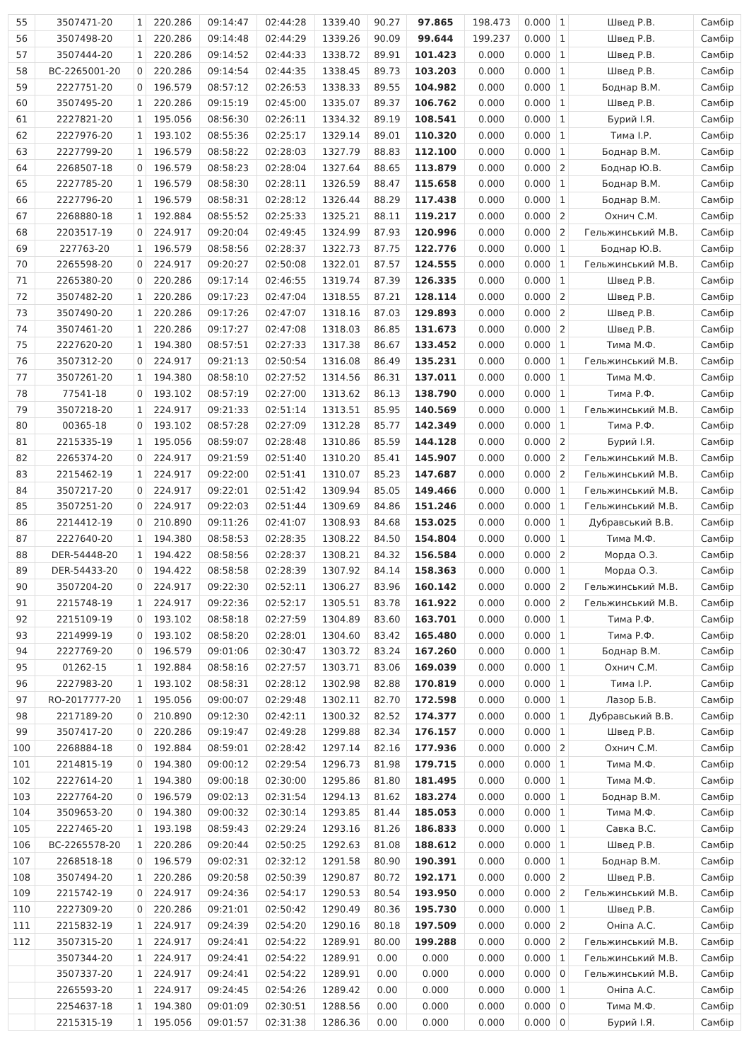| 55 | 3507471-20 | 1 | 220.286 | 09:14:47 | 02:44:28 | 1339.40 | 90.27 | 97.865 | 198.473 | 0.000 | 1 | Швед Р.В. | Самбір |
| 56 | 3507498-20 | 1 | 220.286 | 09:14:48 | 02:44:29 | 1339.26 | 90.09 | 99.644 | 199.237 | 0.000 | 1 | Швед Р.В. | Самбір |
| 57 | 3507444-20 | 1 | 220.286 | 09:14:52 | 02:44:33 | 1338.72 | 89.91 | 101.423 | 0.000 | 0.000 | 1 | Швед Р.В. | Самбір |
| 58 | BC-2265001-20 | 0 | 220.286 | 09:14:54 | 02:44:35 | 1338.45 | 89.73 | 103.203 | 0.000 | 0.000 | 1 | Швед Р.В. | Самбір |
| 59 | 2227751-20 | 0 | 196.579 | 08:57:12 | 02:26:53 | 1338.33 | 89.55 | 104.982 | 0.000 | 0.000 | 1 | Боднар В.М. | Самбір |
| 60 | 3507495-20 | 1 | 220.286 | 09:15:19 | 02:45:00 | 1335.07 | 89.37 | 106.762 | 0.000 | 0.000 | 1 | Швед Р.В. | Самбір |
| 61 | 2227821-20 | 1 | 195.056 | 08:56:30 | 02:26:11 | 1334.32 | 89.19 | 108.541 | 0.000 | 0.000 | 1 | Бурий І.Я. | Самбір |
| 62 | 2227976-20 | 1 | 193.102 | 08:55:36 | 02:25:17 | 1329.14 | 89.01 | 110.320 | 0.000 | 0.000 | 1 | Тима І.Р. | Самбір |
| 63 | 2227799-20 | 1 | 196.579 | 08:58:22 | 02:28:03 | 1327.79 | 88.83 | 112.100 | 0.000 | 0.000 | 1 | Боднар В.М. | Самбір |
| 64 | 2268507-18 | 0 | 196.579 | 08:58:23 | 02:28:04 | 1327.64 | 88.65 | 113.879 | 0.000 | 0.000 | 2 | Боднар Ю.В. | Самбір |
| 65 | 2227785-20 | 1 | 196.579 | 08:58:30 | 02:28:11 | 1326.59 | 88.47 | 115.658 | 0.000 | 0.000 | 1 | Боднар В.М. | Самбір |
| 66 | 2227796-20 | 1 | 196.579 | 08:58:31 | 02:28:12 | 1326.44 | 88.29 | 117.438 | 0.000 | 0.000 | 1 | Боднар В.М. | Самбір |
| 67 | 2268880-18 | 1 | 192.884 | 08:55:52 | 02:25:33 | 1325.21 | 88.11 | 119.217 | 0.000 | 0.000 | 2 | Охнич С.М. | Самбір |
| 68 | 2203517-19 | 0 | 224.917 | 09:20:04 | 02:49:45 | 1324.99 | 87.93 | 120.996 | 0.000 | 0.000 | 2 | Гельжинський М.В. | Самбір |
| 69 | 227763-20 | 1 | 196.579 | 08:58:56 | 02:28:37 | 1322.73 | 87.75 | 122.776 | 0.000 | 0.000 | 1 | Боднар Ю.В. | Самбір |
| 70 | 2265598-20 | 0 | 224.917 | 09:20:27 | 02:50:08 | 1322.01 | 87.57 | 124.555 | 0.000 | 0.000 | 1 | Гельжинський М.В. | Самбір |
| 71 | 2265380-20 | 0 | 220.286 | 09:17:14 | 02:46:55 | 1319.74 | 87.39 | 126.335 | 0.000 | 0.000 | 1 | Швед Р.В. | Самбір |
| 72 | 3507482-20 | 1 | 220.286 | 09:17:23 | 02:47:04 | 1318.55 | 87.21 | 128.114 | 0.000 | 0.000 | 2 | Швед Р.В. | Самбір |
| 73 | 3507490-20 | 1 | 220.286 | 09:17:26 | 02:47:07 | 1318.16 | 87.03 | 129.893 | 0.000 | 0.000 | 2 | Швед Р.В. | Самбір |
| 74 | 3507461-20 | 1 | 220.286 | 09:17:27 | 02:47:08 | 1318.03 | 86.85 | 131.673 | 0.000 | 0.000 | 2 | Швед Р.В. | Самбір |
| 75 | 2227620-20 | 1 | 194.380 | 08:57:51 | 02:27:33 | 1317.38 | 86.67 | 133.452 | 0.000 | 0.000 | 1 | Тима М.Ф. | Самбір |
| 76 | 3507312-20 | 0 | 224.917 | 09:21:13 | 02:50:54 | 1316.08 | 86.49 | 135.231 | 0.000 | 0.000 | 1 | Гельжинський М.В. | Самбір |
| 77 | 3507261-20 | 1 | 194.380 | 08:58:10 | 02:27:52 | 1314.56 | 86.31 | 137.011 | 0.000 | 0.000 | 1 | Тима М.Ф. | Самбір |
| 78 | 77541-18 | 0 | 193.102 | 08:57:19 | 02:27:00 | 1313.62 | 86.13 | 138.790 | 0.000 | 0.000 | 1 | Тима Р.Ф. | Самбір |
| 79 | 3507218-20 | 1 | 224.917 | 09:21:33 | 02:51:14 | 1313.51 | 85.95 | 140.569 | 0.000 | 0.000 | 1 | Гельжинський М.В. | Самбір |
| 80 | 00365-18 | 0 | 193.102 | 08:57:28 | 02:27:09 | 1312.28 | 85.77 | 142.349 | 0.000 | 0.000 | 1 | Тима Р.Ф. | Самбір |
| 81 | 2215335-19 | 1 | 195.056 | 08:59:07 | 02:28:48 | 1310.86 | 85.59 | 144.128 | 0.000 | 0.000 | 2 | Бурий І.Я. | Самбір |
| 82 | 2265374-20 | 0 | 224.917 | 09:21:59 | 02:51:40 | 1310.20 | 85.41 | 145.907 | 0.000 | 0.000 | 2 | Гельжинський М.В. | Самбір |
| 83 | 2215462-19 | 1 | 224.917 | 09:22:00 | 02:51:41 | 1310.07 | 85.23 | 147.687 | 0.000 | 0.000 | 2 | Гельжинський М.В. | Самбір |
| 84 | 3507217-20 | 0 | 224.917 | 09:22:01 | 02:51:42 | 1309.94 | 85.05 | 149.466 | 0.000 | 0.000 | 1 | Гельжинський М.В. | Самбір |
| 85 | 3507251-20 | 0 | 224.917 | 09:22:03 | 02:51:44 | 1309.69 | 84.86 | 151.246 | 0.000 | 0.000 | 1 | Гельжинський М.В. | Самбір |
| 86 | 2214412-19 | 0 | 210.890 | 09:11:26 | 02:41:07 | 1308.93 | 84.68 | 153.025 | 0.000 | 0.000 | 1 | Дубравський В.В. | Самбір |
| 87 | 2227640-20 | 1 | 194.380 | 08:58:53 | 02:28:35 | 1308.22 | 84.50 | 154.804 | 0.000 | 0.000 | 1 | Тима М.Ф. | Самбір |
| 88 | DER-54448-20 | 1 | 194.422 | 08:58:56 | 02:28:37 | 1308.21 | 84.32 | 156.584 | 0.000 | 0.000 | 2 | Морда О.З. | Самбір |
| 89 | DER-54433-20 | 0 | 194.422 | 08:58:58 | 02:28:39 | 1307.92 | 84.14 | 158.363 | 0.000 | 0.000 | 1 | Морда О.З. | Самбір |
| 90 | 3507204-20 | 0 | 224.917 | 09:22:30 | 02:52:11 | 1306.27 | 83.96 | 160.142 | 0.000 | 0.000 | 2 | Гельжинський М.В. | Самбір |
| 91 | 2215748-19 | 1 | 224.917 | 09:22:36 | 02:52:17 | 1305.51 | 83.78 | 161.922 | 0.000 | 0.000 | 2 | Гельжинський М.В. | Самбір |
| 92 | 2215109-19 | 0 | 193.102 | 08:58:18 | 02:27:59 | 1304.89 | 83.60 | 163.701 | 0.000 | 0.000 | 1 | Тима Р.Ф. | Самбір |
| 93 | 2214999-19 | 0 | 193.102 | 08:58:20 | 02:28:01 | 1304.60 | 83.42 | 165.480 | 0.000 | 0.000 | 1 | Тима Р.Ф. | Самбір |
| 94 | 2227769-20 | 0 | 196.579 | 09:01:06 | 02:30:47 | 1303.72 | 83.24 | 167.260 | 0.000 | 0.000 | 1 | Боднар В.М. | Самбір |
| 95 | 01262-15 | 1 | 192.884 | 08:58:16 | 02:27:57 | 1303.71 | 83.06 | 169.039 | 0.000 | 0.000 | 1 | Охнич С.М. | Самбір |
| 96 | 2227983-20 | 1 | 193.102 | 08:58:31 | 02:28:12 | 1302.98 | 82.88 | 170.819 | 0.000 | 0.000 | 1 | Тима І.Р. | Самбір |
| 97 | RO-2017777-20 | 1 | 195.056 | 09:00:07 | 02:29:48 | 1302.11 | 82.70 | 172.598 | 0.000 | 0.000 | 1 | Лазор Б.В. | Самбір |
| 98 | 2217189-20 | 0 | 210.890 | 09:12:30 | 02:42:11 | 1300.32 | 82.52 | 174.377 | 0.000 | 0.000 | 1 | Дубравський В.В. | Самбір |
| 99 | 3507417-20 | 0 | 220.286 | 09:19:47 | 02:49:28 | 1299.88 | 82.34 | 176.157 | 0.000 | 0.000 | 1 | Швед Р.В. | Самбір |
| 100 | 2268884-18 | 0 | 192.884 | 08:59:01 | 02:28:42 | 1297.14 | 82.16 | 177.936 | 0.000 | 0.000 | 2 | Охнич С.М. | Самбір |
| 101 | 2214815-19 | 0 | 194.380 | 09:00:12 | 02:29:54 | 1296.73 | 81.98 | 179.715 | 0.000 | 0.000 | 1 | Тима М.Ф. | Самбір |
| 102 | 2227614-20 | 1 | 194.380 | 09:00:18 | 02:30:00 | 1295.86 | 81.80 | 181.495 | 0.000 | 0.000 | 1 | Тима М.Ф. | Самбір |
| 103 | 2227764-20 | 0 | 196.579 | 09:02:13 | 02:31:54 | 1294.13 | 81.62 | 183.274 | 0.000 | 0.000 | 1 | Боднар В.М. | Самбір |
| 104 | 3509653-20 | 0 | 194.380 | 09:00:32 | 02:30:14 | 1293.85 | 81.44 | 185.053 | 0.000 | 0.000 | 1 | Тима М.Ф. | Самбір |
| 105 | 2227465-20 | 1 | 193.198 | 08:59:43 | 02:29:24 | 1293.16 | 81.26 | 186.833 | 0.000 | 0.000 | 1 | Савка В.С. | Самбір |
| 106 | BC-2265578-20 | 1 | 220.286 | 09:20:44 | 02:50:25 | 1292.63 | 81.08 | 188.612 | 0.000 | 0.000 | 1 | Швед Р.В. | Самбір |
| 107 | 2268518-18 | 0 | 196.579 | 09:02:31 | 02:32:12 | 1291.58 | 80.90 | 190.391 | 0.000 | 0.000 | 1 | Боднар В.М. | Самбір |
| 108 | 3507494-20 | 1 | 220.286 | 09:20:58 | 02:50:39 | 1290.87 | 80.72 | 192.171 | 0.000 | 0.000 | 2 | Швед Р.В. | Самбір |
| 109 | 2215742-19 | 0 | 224.917 | 09:24:36 | 02:54:17 | 1290.53 | 80.54 | 193.950 | 0.000 | 0.000 | 2 | Гельжинський М.В. | Самбір |
| 110 | 2227309-20 | 0 | 220.286 | 09:21:01 | 02:50:42 | 1290.49 | 80.36 | 195.730 | 0.000 | 0.000 | 1 | Швед Р.В. | Самбір |
| 111 | 2215832-19 | 1 | 224.917 | 09:24:39 | 02:54:20 | 1290.16 | 80.18 | 197.509 | 0.000 | 0.000 | 2 | Оніпа А.С. | Самбір |
| 112 | 3507315-20 | 1 | 224.917 | 09:24:41 | 02:54:22 | 1289.91 | 80.00 | 199.288 | 0.000 | 0.000 | 2 | Гельжинський М.В. | Самбір |
| | 3507344-20 | 1 | 224.917 | 09:24:41 | 02:54:22 | 1289.91 | 0.00 | 0.000 | 0.000 | 0.000 | 1 | Гельжинський М.В. | Самбір |
| | 3507337-20 | 1 | 224.917 | 09:24:41 | 02:54:22 | 1289.91 | 0.00 | 0.000 | 0.000 | 0.000 | 0 | Гельжинський М.В. | Самбір |
| | 2265593-20 | 1 | 224.917 | 09:24:45 | 02:54:26 | 1289.42 | 0.00 | 0.000 | 0.000 | 0.000 | 1 | Оніпа А.С. | Самбір |
| | 2254637-18 | 1 | 194.380 | 09:01:09 | 02:30:51 | 1288.56 | 0.00 | 0.000 | 0.000 | 0.000 | 0 | Тима М.Ф. | Самбір |
| | 2215315-19 | 1 | 195.056 | 09:01:57 | 02:31:38 | 1286.36 | 0.00 | 0.000 | 0.000 | 0.000 | 0 | Бурий І.Я. | Самбір |